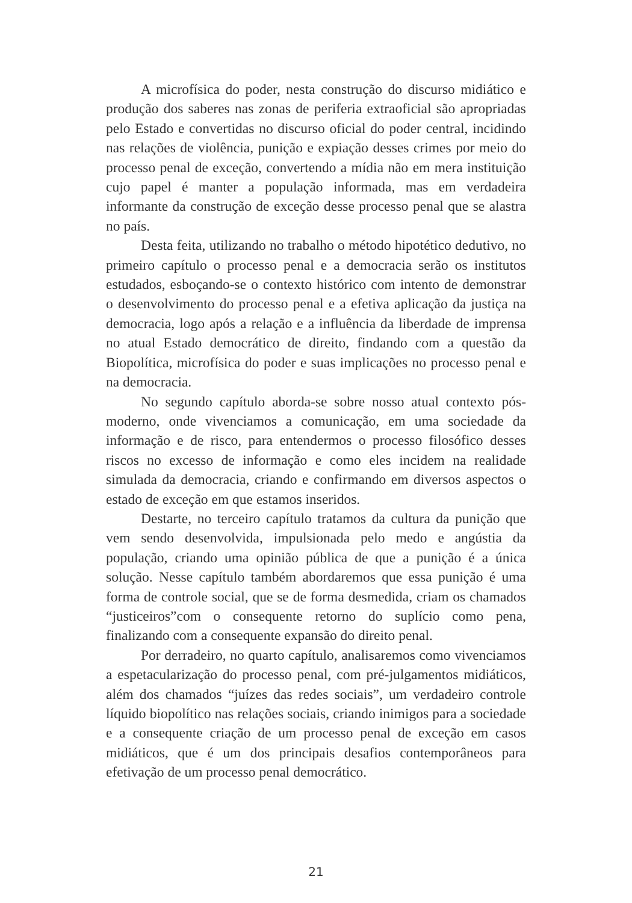A microfísica do poder, nesta construção do discurso midiático e produção dos saberes nas zonas de periferia extraoficial são apropriadas pelo Estado e convertidas no discurso oficial do poder central, incidindo nas relações de violência, punição e expiação desses crimes por meio do processo penal de exceção, convertendo a mídia não em mera instituição cujo papel é manter a população informada, mas em verdadeira informante da construção de exceção desse processo penal que se alastra no país.
Desta feita, utilizando no trabalho o método hipotético dedutivo, no primeiro capítulo o processo penal e a democracia serão os institutos estudados, esboçando-se o contexto histórico com intento de demonstrar o desenvolvimento do processo penal e a efetiva aplicação da justiça na democracia, logo após a relação e a influência da liberdade de imprensa no atual Estado democrático de direito, findando com a questão da Biopolítica, microfísica do poder e suas implicações no processo penal e na democracia.
No segundo capítulo aborda-se sobre nosso atual contexto pós-moderno, onde vivenciamos a comunicação, em uma sociedade da informação e de risco, para entendermos o processo filosófico desses riscos no excesso de informação e como eles incidem na realidade simulada da democracia, criando e confirmando em diversos aspectos o estado de exceção em que estamos inseridos.
Destarte, no terceiro capítulo tratamos da cultura da punição que vem sendo desenvolvida, impulsionada pelo medo e angústia da população, criando uma opinião pública de que a punição é a única solução. Nesse capítulo também abordaremos que essa punição é uma forma de controle social, que se de forma desmedida, criam os chamados “justiceiros”com o consequente retorno do suplício como pena, finalizando com a consequente expansão do direito penal.
Por derradeiro, no quarto capítulo, analisaremos como vivenciamos a espetacularização do processo penal, com pré-julgamentos midiáticos, além dos chamados “juízes das redes sociais”, um verdadeiro controle líquido biopolítico nas relações sociais, criando inimigos para a sociedade e a consequente criação de um processo penal de exceção em casos midiáticos, que é um dos principais desafios contemporâneos para efetivação de um processo penal democrático.
21